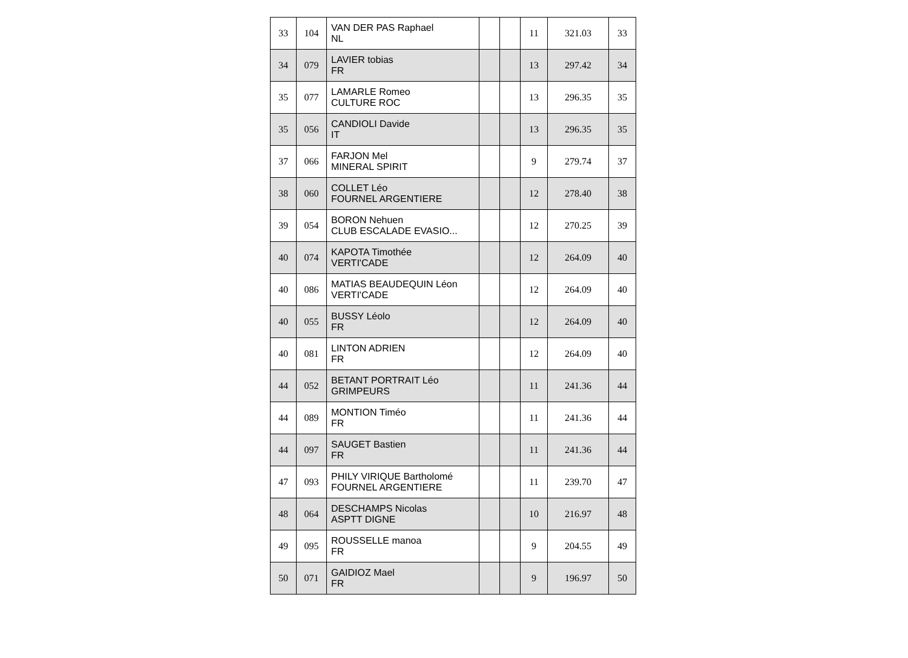| 33 | 104 | VAN DER PAS Raphael NL | | | 11 | 321.03 | 33 |
| 34 | 079 | LAVIER tobias FR | | | 13 | 297.42 | 34 |
| 35 | 077 | LAMARLE Romeo CULTURE ROC | | | 13 | 296.35 | 35 |
| 35 | 056 | CANDIOLI Davide IT | | | 13 | 296.35 | 35 |
| 37 | 066 | FARJON Mel MINERAL SPIRIT | | | 9 | 279.74 | 37 |
| 38 | 060 | COLLET Léo FOURNEL ARGENTIERE | | | 12 | 278.40 | 38 |
| 39 | 054 | BORON Nehuen CLUB ESCALADE EVASIO... | | | 12 | 270.25 | 39 |
| 40 | 074 | KAPOTA Timothée VERTI'CADE | | | 12 | 264.09 | 40 |
| 40 | 086 | MATIAS BEAUDEQUIN Léon VERTI'CADE | | | 12 | 264.09 | 40 |
| 40 | 055 | BUSSY Léolo FR | | | 12 | 264.09 | 40 |
| 40 | 081 | LINTON ADRIEN FR | | | 12 | 264.09 | 40 |
| 44 | 052 | BETANT PORTRAIT Léo GRIMPEURS | | | 11 | 241.36 | 44 |
| 44 | 089 | MONTION Timéo FR | | | 11 | 241.36 | 44 |
| 44 | 097 | SAUGET Bastien FR | | | 11 | 241.36 | 44 |
| 47 | 093 | PHILY VIRIQUE Bartholomé FOURNEL ARGENTIERE | | | 11 | 239.70 | 47 |
| 48 | 064 | DESCHAMPS Nicolas ASPTT DIGNE | | | 10 | 216.97 | 48 |
| 49 | 095 | ROUSSELLE manoa FR | | | 9 | 204.55 | 49 |
| 50 | 071 | GAIDIOZ Mael FR | | | 9 | 196.97 | 50 |